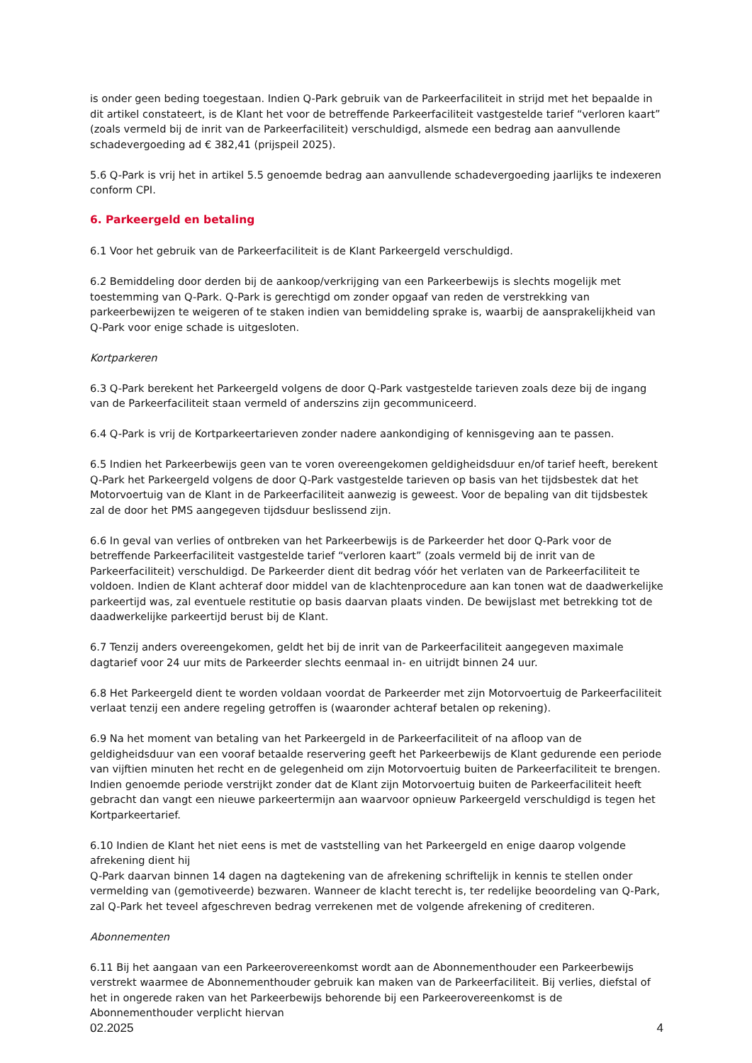is onder geen beding toegestaan. Indien Q-Park gebruik van de Parkeerfaciliteit in strijd met het bepaalde in dit artikel constateert, is de Klant het voor de betreffende Parkeerfaciliteit vastgestelde tarief “verloren kaart” (zoals vermeld bij de inrit van de Parkeerfaciliteit) verschuldigd, alsmede een bedrag aan aanvullende schadevergoeding ad € 382,41 (prijspeil 2025).
5.6 Q-Park is vrij het in artikel 5.5 genoemde bedrag aan aanvullende schadevergoeding jaarlijks te indexeren conform CPI.
6. Parkeergeld en betaling
6.1 Voor het gebruik van de Parkeerfaciliteit is de Klant Parkeergeld verschuldigd.
6.2 Bemiddeling door derden bij de aankoop/verkrijging van een Parkeerbewijs is slechts mogelijk met toestemming van Q-Park. Q-Park is gerechtigd om zonder opgaaf van reden de verstrekking van parkeerbewijzen te weigeren of te staken indien van bemiddeling sprake is, waarbij de aansprakelijkheid van Q-Park voor enige schade is uitgesloten.
Kortparkeren
6.3 Q-Park berekent het Parkeergeld volgens de door Q-Park vastgestelde tarieven zoals deze bij de ingang van de Parkeerfaciliteit staan vermeld of anderszins zijn gecommuniceerd.
6.4 Q-Park is vrij de Kortparkeertarieven zonder nadere aankondiging of kennisgeving aan te passen.
6.5 Indien het Parkeerbewijs geen van te voren overeengekomen geldigheidsduur en/of tarief heeft, berekent Q-Park het Parkeergeld volgens de door Q-Park vastgestelde tarieven op basis van het tijdsbestek dat het Motorvoertuig van de Klant in de Parkeerfaciliteit aanwezig is geweest. Voor de bepaling van dit tijdsbestek zal de door het PMS aangegeven tijdsduur beslissend zijn.
6.6 In geval van verlies of ontbreken van het Parkeerbewijs is de Parkeerder het door Q-Park voor de betreffende Parkeerfaciliteit vastgestelde tarief “verloren kaart” (zoals vermeld bij de inrit van de Parkeerfaciliteit) verschuldigd. De Parkeerder dient dit bedrag vóór het verlaten van de Parkeerfaciliteit te voldoen. Indien de Klant achteraf door middel van de klachtenprocedure aan kan tonen wat de daadwerkelijke parkeertijd was, zal eventuele restitutie op basis daarvan plaats vinden. De bewijslast met betrekking tot de daadwerkelijke parkeertijd berust bij de Klant.
6.7 Tenzij anders overeengekomen, geldt het bij de inrit van de Parkeerfaciliteit aangegeven maximale dagtarief voor 24 uur mits de Parkeerder slechts eenmaal in- en uitrijdt binnen 24 uur.
6.8 Het Parkeergeld dient te worden voldaan voordat de Parkeerder met zijn Motorvoertuig de Parkeerfaciliteit verlaat tenzij een andere regeling getroffen is (waaronder achteraf betalen op rekening).
6.9 Na het moment van betaling van het Parkeergeld in de Parkeerfaciliteit of na afloop van de geldigheidsduur van een vooraf betaalde reservering geeft het Parkeerbewijs de Klant gedurende een periode van vijftien minuten het recht en de gelegenheid om zijn Motorvoertuig buiten de Parkeerfaciliteit te brengen. Indien genoemde periode verstrijkt zonder dat de Klant zijn Motorvoertuig buiten de Parkeerfaciliteit heeft gebracht dan vangt een nieuwe parkeertermijn aan waarvoor opnieuw Parkeergeld verschuldigd is tegen het Kortparkeertarief.
6.10 Indien de Klant het niet eens is met de vaststelling van het Parkeergeld en enige daarop volgende afrekening dient hij
Q-Park daarvan binnen 14 dagen na dagtekening van de afrekening schriftelijk in kennis te stellen onder vermelding van (gemotiveerde) bezwaren. Wanneer de klacht terecht is, ter redelijke beoordeling van Q-Park, zal Q-Park het teveel afgeschreven bedrag verrekenen met de volgende afrekening of crediteren.
Abonnementen
6.11 Bij het aangaan van een Parkeerovereenkomst wordt aan de Abonnementhouder een Parkeerbewijs verstrekt waarmee de Abonnementhouder gebruik kan maken van de Parkeerfaciliteit. Bij verlies, diefstal of het in ongerede raken van het Parkeerbewijs behorende bij een Parkeerovereenkomst is de Abonnementhouder verplicht hiervan
02.2025 4